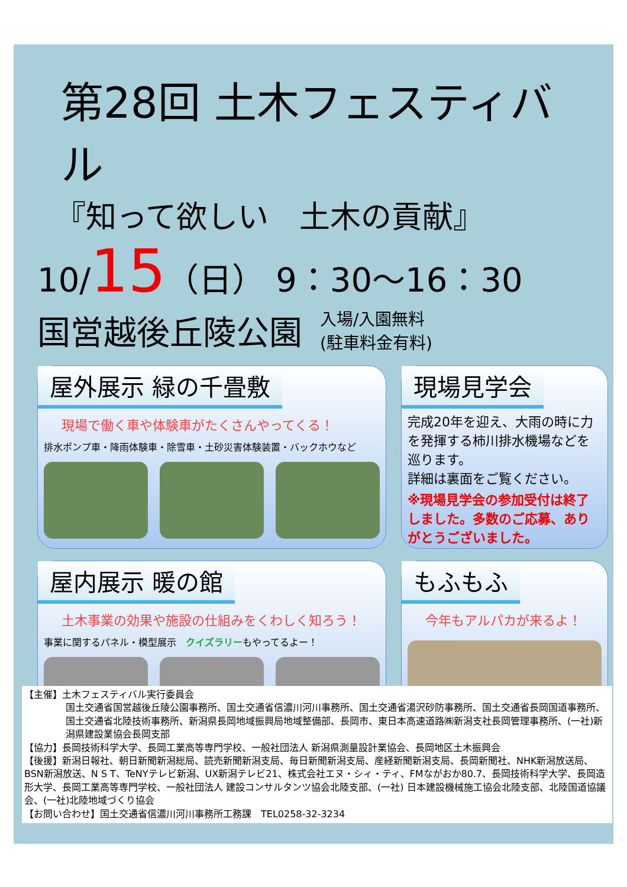第28回 土木フェスティバル
『知って欲しい　土木の貢献』
10/15（日） 9：30～16：30
国営越後丘陵公園 入場/入園無料
(駐車料金有料)
屋外展示 緑の千畳敷
現場で働く車や体験車がたくさんやってくる！
排水ポンプ車・降雨体験車・除雪車・土砂災害体験装置・バックホウなど
現場見学会
完成20年を迎え、大雨の時に力を発揮する柿川排水機場などを巡ります。
詳細は裏面をご覧ください。
※現場見学会の参加受付は終了しました。多数のご応募、ありがとうございました。
屋内展示 暖の館
土木事業の効果や施設の仕組みをくわしく知ろう！
事業に関するパネル・模型展示　クイズラリーもやってるよー！
もふもふ
今年もアルパカが来るよ！
【主催】土木フェスティバル実行委員会
国土交通省国営越後丘陵公園事務所、国土交通省信濃川河川事務所、国土交通省湯沢砂防事務所、国土交通省長岡国道事務所、国土交通省北陸技術事務所、新潟県長岡地域振興局地域整備部、長岡市、東日本高速道路㈱新潟支社長岡管理事務所、(一社)新潟県建設業協会長岡支部
【協力】長岡技術科学大学、長岡工業高等専門学校、一般社団法人 新潟県測量設計業協会、長岡地区土木振興会
【後援】新潟日報社、朝日新聞新潟総局、読売新聞新潟支局、毎日新聞新潟支局、産経新聞新潟支局、長岡新聞社、NHK新潟放送局、BSN新潟放送、N S T、TeNYテレビ新潟、UX新潟テレビ21、株式会社エヌ・シィ・ティ、FMながおか80.7、長岡技術科学大学、長岡造形大学、長岡工業高等専門学校、一般社団法人 建設コンサルタンツ協会北陸支部、(一社) 日本建設機械施工協会北陸支部、北陸国道協議会、(一社)北陸地域づくり協会
【お問い合わせ】国土交通省信濃川河川事務所工務課　TEL0258-32-3234